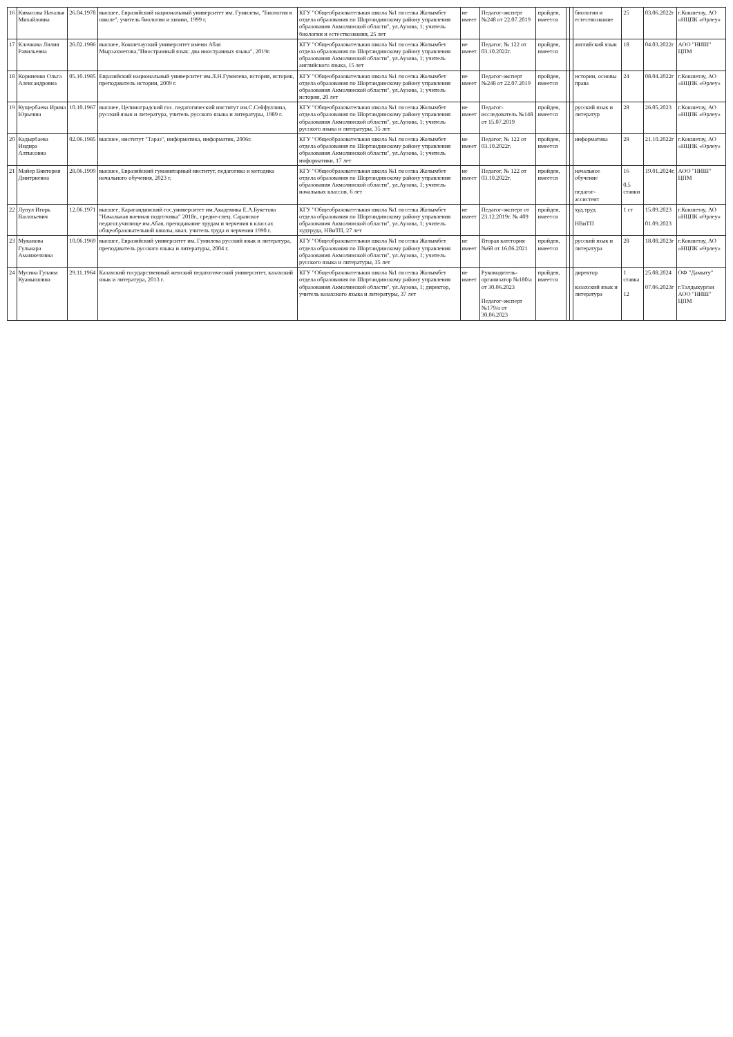| 16 | Кимасова Наталья Михайловна | 26.04.1978 | высшее, Евразийский национальный университет им. Гумилева, "Биология в школе", учитель биологии и химии, 1999 г. | КГУ "Общеобразовательная школа №1 поселка Жолымбет отдела образования по Шортандинскому району управления образования Акмолинской области", ул.Аузова, 1; учитель биологии и естествознания, 25 лет | не имеет | Педагог-эксперт №248 от 22.07.2019 | пройден, имеется | | | биология и естествознание | 25 | 03.06.2022г | г.Кокшетау, АО «НЦПК «Өрлеу» |
| 17 | Клочкова Лилия Равильевна | 26.02.1986 | высшее, Кокшетауский университет имени Абая Мырзахметова,"Иностранный язык: два иностранных языка", 2019г. | КГУ "Общеобразовательная школа №1 поселка Жолымбет отдела образования по Шортандинскому району управления образования Акмолинской области", ул.Аузова, 1; учитель английского языка, 15 лет | не имеет | Педагог, № 122 от 03.10.2022г. | пройден, имеется | | | английский язык | 18 | 04.03.2022г | АОО "НИШ" ЦПМ |
| 18 | Корниенко Ольга Александровна | 05.10.1985 | Евразийский национальный университет им.Л.Н.Гумилева, история, историк, преподаватель истории, 2009 г. | КГУ "Общеобразовательная школа №1 поселка Жолымбет отдела образования по Шортандинскому району управления образования Акмолинской области", ул.Аузова, 1; учитель истории, 20 лет | не имеет | Педагог-эксперт №248 от 22.07.2019 | пройден, имеется | | | истории, основы права | 24 | 08.04.2022г | г.Кокшетау, АО «НЦПК «Өрлеу» |
| 19 | Кущербаева Ирина Юрьевна | 10.10.1967 | высшее, Целиноградский гос. педагогический институт им.С.Сейфуллина, русский язык и литература, учитель русского языка и литературы, 1989 г. | КГУ "Общеобразовательная школа №1 поселка Жолымбет отдела образования по Шортандинскому району управления образования Акмолинской области", ул.Аузова, 1; учитель русского языка и литературы, 35 лет | не имеет | Педагог-исследователь №148 от 15.07.2019 | пройден, имеется | | | русский язык и литератур | 28 | 26.05.2023 | г.Кокшетау, АО «НЦПК «Өрлеу» |
| 20 | Кадырбаева Индира Алтысовна | 02.06.1985 | высшее, институт "Тараз", информатика, информатик, 2006г. | КГУ "Общеобразовательная школа №1 поселка Жолымбет отдела образования по Шортандинскому району управления образования Акмолинской области", ул.Аузова, 1; учитель информатики, 17 лет | не имеет | Педагог, № 122 от 03.10.2022г. | пройден, имеется | | | информатика | 28 | 21.10.2022г | г.Кокшетау, АО «НЦПК «Өрлеу» |
| 21 | Майер Виктория Дмитриевна | 28.06.1999 | высшее, Евразийский гуманитарный институт, педагогика и методика начального обучения, 2023 г. | КГУ "Общеобразовательная школа №1 поселка Жолымбет отдела образования по Шортандинскому району управления образования Акмолинской области", ул.Аузова, 1; учитель начальных классов, 6 лет | не имеет | Педагог, № 122 от 03.10.2022г. | пройден, имеется | | | начальное обучение педагог-ассистент | 16 0,5 ставки | 19.01.2024г. | АОО "НИШ" ЦПМ |
| 22 | Лупул Игорь Васильевич | 12.06.1971 | высшее, Карагандинский гос.университет им.Академика Е.А.Букетова "Начальная военная подготовка" 2018г., средне-спец. Саранское педагог.училище им.Абая, преподавание трудам и черчения в классах общеобразовательной школы, квал. учитель труда и черчения 1990 г. | КГУ "Общеобразовательная школа №1 поселка Жолымбет отдела образования по Шортандинскому району управления образования Акмолинской области", ул.Аузова, 1; учитель худтруда, НВиТП, 27 лет | не имеет | Педагог-эксперт от 23.12.2019г. № 409 | пройден, имеется | | | худ.труд НВиТП | 1 ст | 15.09.2023 01.09.2023 | г.Кокшетау, АО «НЦПК «Өрлеу» |
| 23 | Муканова Гульнара Аманжеловна | 10.06.1969 | высшее, Евразийский университет им. Гумилева русский язык и литература, преподаватель русского языка и литературы, 2004 г. | КГУ "Общеобразовательная школа №1 поселка Жолымбет отдела образования по Шортандинскому району управления образования Акмолинской области", ул.Аузова, 1; учитель русского языка и литературы, 35 лет | не имеет | Вторая категория №68 от 16.06.2021 | пройден, имеется | | | русский язык и литература | 28 | 18.08.2023г | г.Кокшетау, АО «НЦПК «Өрлеу» |
| 24 | Мусина Гулаим Куанышовна | 29.11.1964 | Казахский государственный женский педагогический университет, казахский язык и литература, 2013 г. | КГУ "Общеобразовательная школа №1 поселка Жолымбет отдела образования по Шортандинскому району управления образования Акмолинской области", ул.Аузова, 1; директор, учитель казахского языка и литературы, 37 лет | не имеет | Руководитель-организатор №180/а от 30.06.2023 Педагог-эксперт №179/а от 30.06.2023 | пройден, имеется | | | директор казахский язык и литература | 1 ставка 12 | 25.08.2024 07.06.2023г | ОФ "Дамыту" г.Талдыкурган АОО "НИШ" ЦПМ |